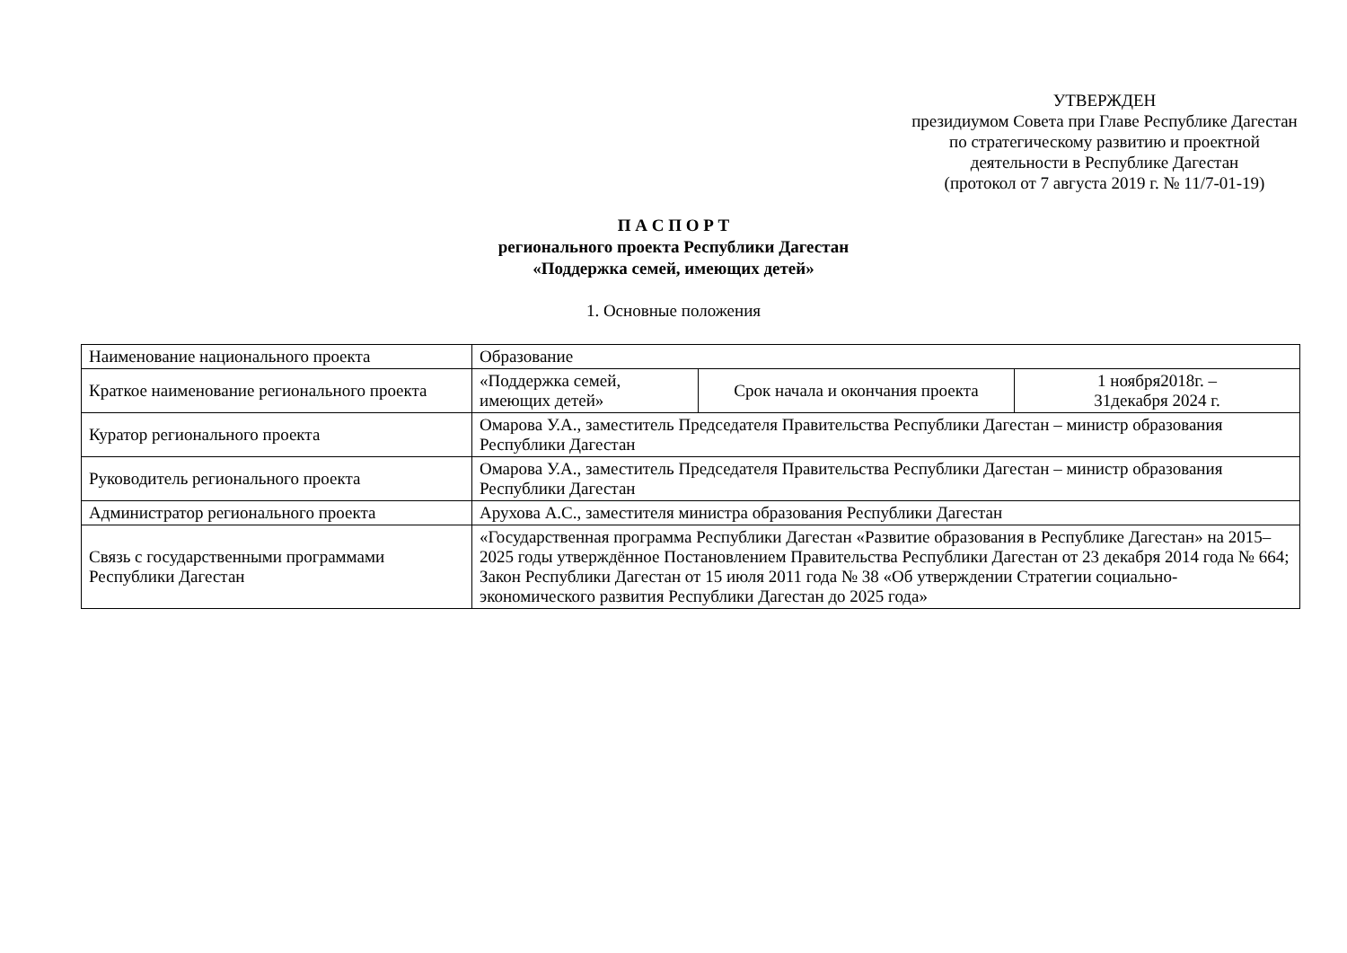УТВЕРЖДЕН
президиумом Совета при Главе Республике Дагестан по стратегическому развитию и проектной деятельности в Республике Дагестан
(протокол от 7 августа 2019 г. № 11/7-01-19)
П А С П О Р Т
регионального проекта Республики Дагестан
«Поддержка семей, имеющих детей»
1. Основные положения
| Наименование национального проекта | Образование | | |
| Краткое наименование регионального проекта | «Поддержка семей, имеющих детей» | Срок начала и окончания проекта | 1 ноября2018г. – 31декабря 2024 г. |
| Куратор регионального проекта | Омарова У.А., заместитель Председателя Правительства Республики Дагестан – министр образования Республики Дагестан | | |
| Руководитель регионального проекта | Омарова У.А., заместитель Председателя Правительства Республики Дагестан – министр образования Республики Дагестан | | |
| Администратор регионального проекта | Арухова А.С., заместителя министра образования Республики Дагестан | | |
| Связь с государственными программами Республики Дагестан | «Государственная программа Республики Дагестан «Развитие образования в Республике Дагестан» на 2015–2025 годы утверждённое Постановлением Правительства Республики Дагестан от 23 декабря 2014 года № 664; Закон Республики Дагестан от 15 июля 2011 года № 38 «Об утверждении Стратегии социально-экономического развития Республики Дагестан до 2025 года» | | |